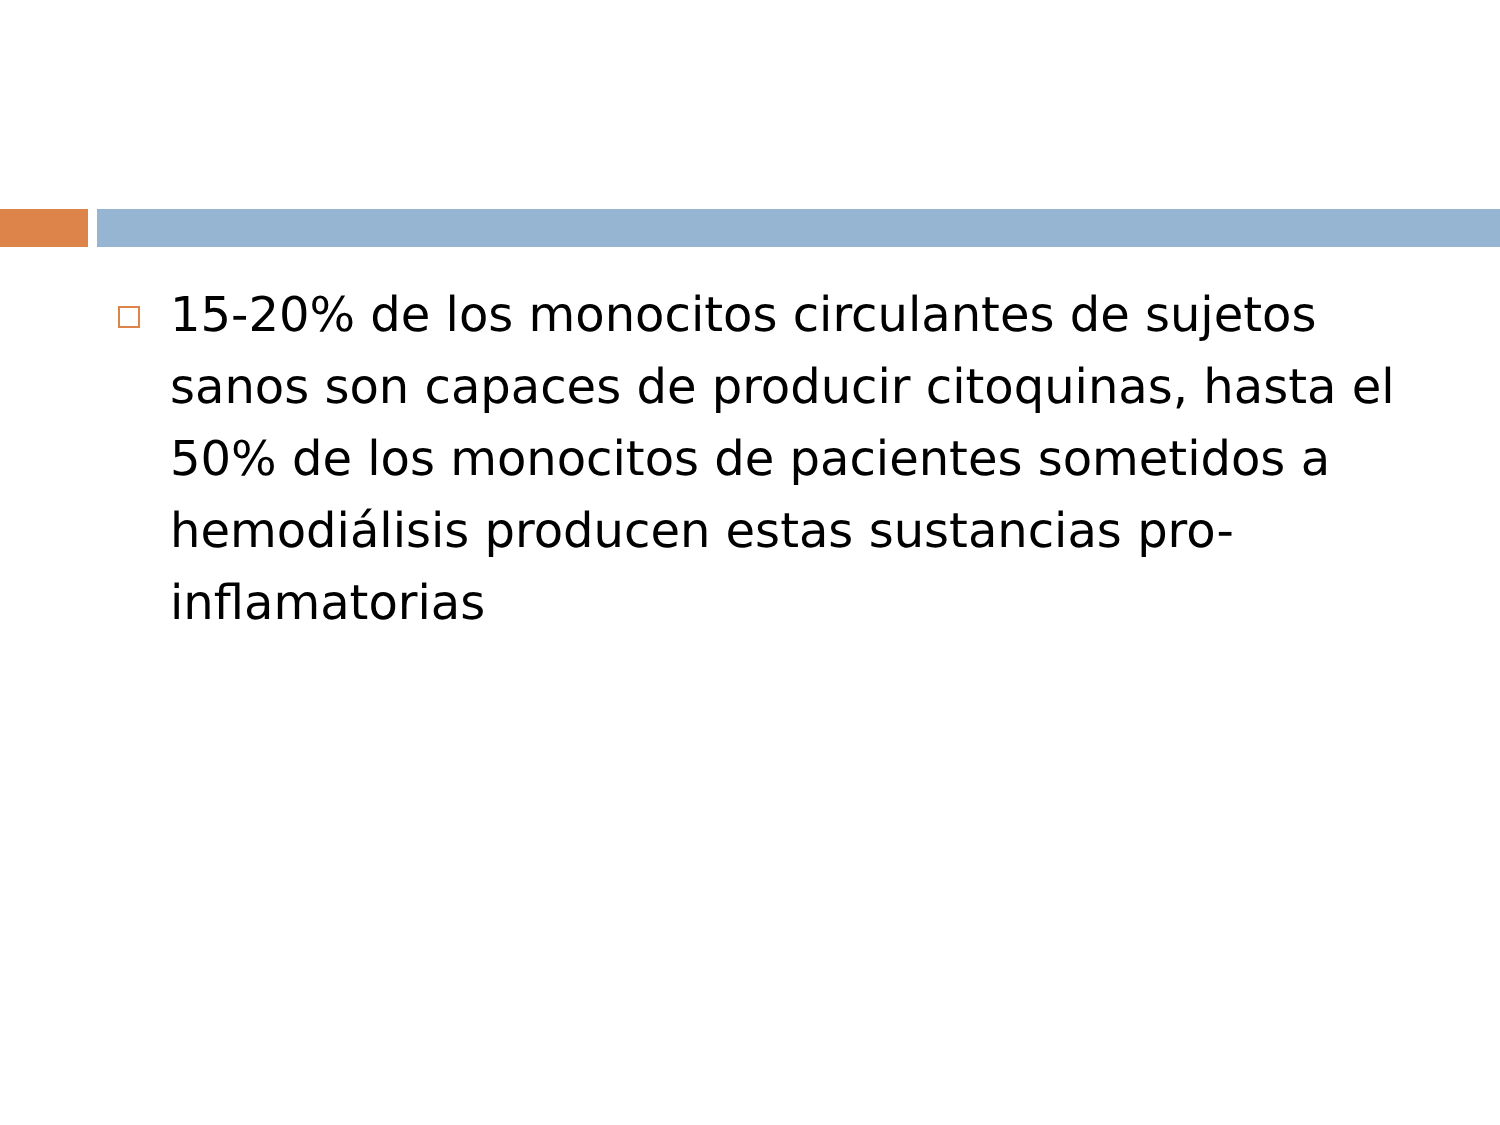15-20% de los monocitos circulantes de sujetos sanos son capaces de producir citoquinas, hasta el 50% de los monocitos de pacientes sometidos a hemodiálisis producen estas sustancias pro-inflamatorias